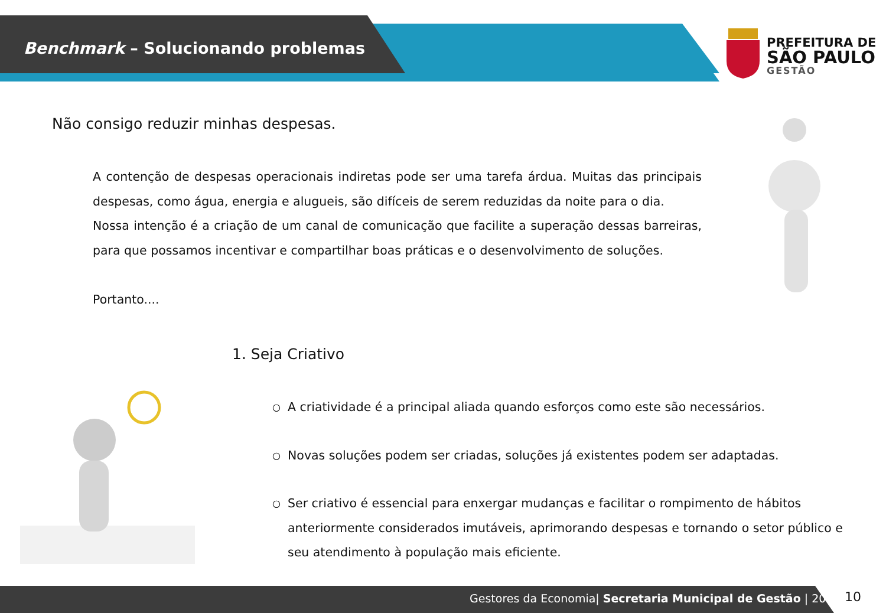Benchmark – Solucionando problemas
PREFEITURA DE
SÃO PAULO
GESTÃO
Não consigo reduzir minhas despesas.
A contenção de despesas operacionais indiretas pode ser uma tarefa árdua. Muitas das principais despesas, como água, energia e alugueis, são difíceis de serem reduzidas da noite para o dia.
Nossa intenção é a criação de um canal de comunicação que facilite a superação dessas barreiras, para que possamos incentivar e compartilhar boas práticas e o desenvolvimento de soluções.
Portanto....
1. Seja Criativo
○ A criatividade é a principal aliada quando esforços como este são necessários.
○ Novas soluções podem ser criadas, soluções já existentes podem ser adaptadas.
○ Ser criativo é essencial para enxergar mudanças e facilitar o rompimento de hábitos anteriormente considerados imutáveis, aprimorando despesas e tornando o setor público e seu atendimento à população mais eficiente.
Gestores da Economia| Secretaria Municipal de Gestão | 2018
10